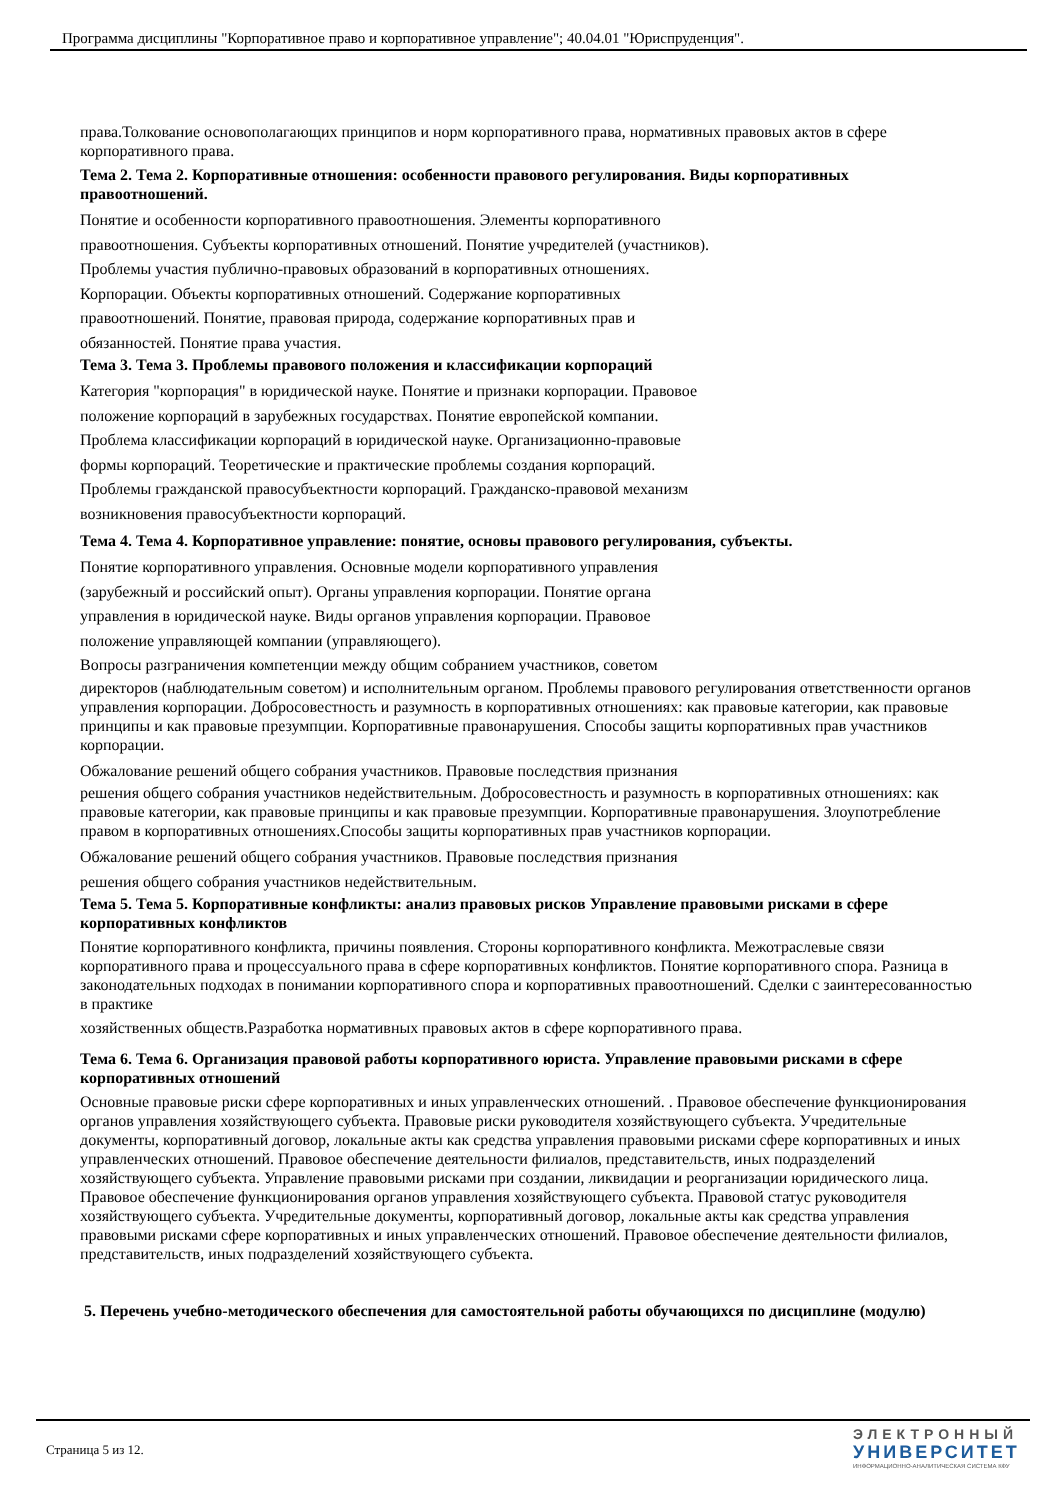Программа дисциплины "Корпоративное право и корпоративное управление"; 40.04.01 "Юриспруденция".
права.Толкование основополагающих принципов и норм корпоративного права, нормативных правовых актов в сфере корпоративного права.
Тема 2. Тема 2. Корпоративные отношения: особенности правового регулирования. Виды корпоративных правоотношений.
Понятие и особенности корпоративного правоотношения. Элементы корпоративного
правоотношения. Субъекты корпоративных отношений. Понятие учредителей (участников).
Проблемы участия публично-правовых образований в корпоративных отношениях.
Корпорации. Объекты корпоративных отношений. Содержание корпоративных
правоотношений. Понятие, правовая природа, содержание корпоративных прав и
обязанностей. Понятие права участия.
Тема 3. Тема 3. Проблемы правового положения и классификации корпораций
Категория "корпорация" в юридической науке. Понятие и признаки корпорации. Правовое
положение корпораций в зарубежных государствах. Понятие европейской компании.
Проблема классификации корпораций в юридической науке. Организационно-правовые
формы корпораций. Теоретические и практические проблемы создания корпораций.
Проблемы гражданской правосубъектности корпораций. Гражданско-правовой механизм
возникновения правосубъектности корпораций.
Тема 4. Тема 4. Корпоративное управление: понятие, основы правового регулирования, субъекты.
Понятие корпоративного управления. Основные модели корпоративного управления
(зарубежный и российский опыт). Органы управления корпорации. Понятие органа
управления в юридической науке. Виды органов управления корпорации. Правовое
положение управляющей компании (управляющего).
Вопросы разграничения компетенции между общим собранием участников, советом
директоров (наблюдательным советом) и исполнительным органом. Проблемы правового регулирования ответственности органов управления корпорации. Добросовестность и разумность в корпоративных отношениях: как правовые категории, как правовые принципы и как правовые презумпции. Корпоративные правонарушения. Способы защиты корпоративных прав участников корпорации.
Обжалование решений общего собрания участников. Правовые последствия признания
решения общего собрания участников недействительным. Добросовестность и разумность в корпоративных отношениях: как правовые категории, как правовые принципы и как правовые презумпции. Корпоративные правонарушения. Злоупотребление правом в корпоративных отношениях.Способы защиты корпоративных прав участников корпорации.
Обжалование решений общего собрания участников. Правовые последствия признания
решения общего собрания участников недействительным.
Тема 5. Тема 5. Корпоративные конфликты: анализ правовых рисков Управление правовыми рисками в сфере корпоративных конфликтов
Понятие корпоративного конфликта, причины появления. Стороны корпоративного конфликта. Межотраслевые связи корпоративного права и процессуального права в сфере корпоративных конфликтов. Понятие корпоративного спора. Разница в законодательных подходах в понимании корпоративного спора и корпоративных правоотношений. Сделки с заинтересованностью в практике
хозяйственных обществ.Разработка нормативных правовых актов в сфере корпоративного права.
Тема 6. Тема 6. Организация правовой работы корпоративного юриста. Управление правовыми рисками в сфере корпоративных отношений
Основные правовые риски сфере корпоративных и иных управленческих отношений. . Правовое обеспечение функционирования органов управления хозяйствующего субъекта. Правовые риски руководителя хозяйствующего субъекта. Учредительные документы, корпоративный договор, локальные акты как средства управления правовыми рисками сфере корпоративных и иных управленческих отношений. Правовое обеспечение деятельности филиалов, представительств, иных подразделений хозяйствующего субъекта. Управление правовыми рисками при создании, ликвидации и реорганизации юридического лица. Правовое обеспечение функционирования органов управления хозяйствующего субъекта. Правовой статус руководителя хозяйствующего субъекта. Учредительные документы, корпоративный договор, локальные акты как средства управления правовыми рисками сфере корпоративных и иных управленческих отношений. Правовое обеспечение деятельности филиалов, представительств, иных подразделений хозяйствующего субъекта.
5. Перечень учебно-методического обеспечения для самостоятельной работы обучающихся по дисциплине (модулю)
Страница 5 из 12.
ЭЛЕКТРОННЫЙ
УНИВЕРСИТЕТ
ИНФОРМАЦИОННО-АНАЛИТИЧЕСКАЯ СИСТЕМА КФУ